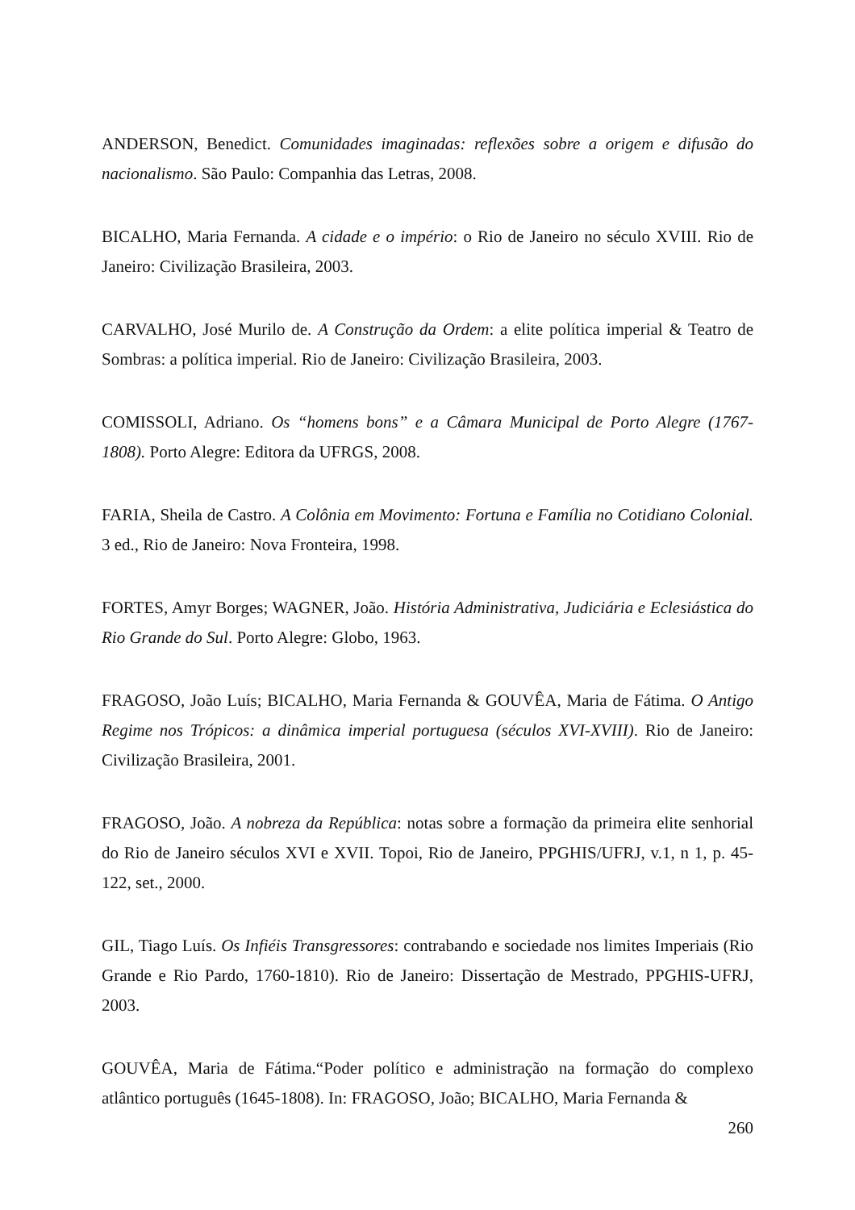ANDERSON, Benedict. Comunidades imaginadas: reflexões sobre a origem e difusão do nacionalismo. São Paulo: Companhia das Letras, 2008.
BICALHO, Maria Fernanda. A cidade e o império: o Rio de Janeiro no século XVIII. Rio de Janeiro: Civilização Brasileira, 2003.
CARVALHO, José Murilo de. A Construção da Ordem: a elite política imperial & Teatro de Sombras: a política imperial. Rio de Janeiro: Civilização Brasileira, 2003.
COMISSOLI, Adriano. Os “homens bons” e a Câmara Municipal de Porto Alegre (1767-1808). Porto Alegre: Editora da UFRGS, 2008.
FARIA, Sheila de Castro. A Colônia em Movimento: Fortuna e Família no Cotidiano Colonial. 3 ed., Rio de Janeiro: Nova Fronteira, 1998.
FORTES, Amyr Borges; WAGNER, João. História Administrativa, Judiciária e Eclesiástica do Rio Grande do Sul. Porto Alegre: Globo, 1963.
FRAGOSO, João Luís; BICALHO, Maria Fernanda & GOUVÊA, Maria de Fátima. O Antigo Regime nos Trópicos: a dinâmica imperial portuguesa (séculos XVI-XVIII). Rio de Janeiro: Civilização Brasileira, 2001.
FRAGOSO, João. A nobreza da República: notas sobre a formação da primeira elite senhorial do Rio de Janeiro séculos XVI e XVII. Topoi, Rio de Janeiro, PPGHIS/UFRJ, v.1, n 1, p. 45-122, set., 2000.
GIL, Tiago Luís. Os Infiéis Transgressores: contrabando e sociedade nos limites Imperiais (Rio Grande e Rio Pardo, 1760-1810). Rio de Janeiro: Dissertação de Mestrado, PPGHIS-UFRJ, 2003.
GOUVÊA, Maria de Fátima.“Poder político e administração na formação do complexo atlântico português (1645-1808). In: FRAGOSO, João; BICALHO, Maria Fernanda &
260